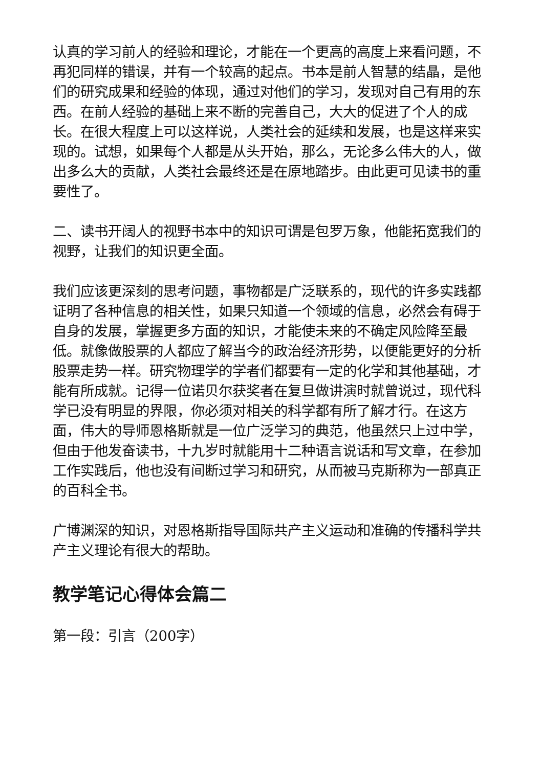认真的学习前人的经验和理论，才能在一个更高的高度上来看问题，不再犯同样的错误，并有一个较高的起点。书本是前人智慧的结晶，是他们的研究成果和经验的体现，通过对他们的学习，发现对自己有用的东西。在前人经验的基础上来不断的完善自己，大大的促进了个人的成长。在很大程度上可以这样说，人类社会的延续和发展，也是这样来实现的。试想，如果每个人都是从头开始，那么，无论多么伟大的人，做出多么大的贡献，人类社会最终还是在原地踏步。由此更可见读书的重要性了。
二、读书开阔人的视野书本中的知识可谓是包罗万象，他能拓宽我们的视野，让我们的知识更全面。
我们应该更深刻的思考问题，事物都是广泛联系的，现代的许多实践都证明了各种信息的相关性，如果只知道一个领域的信息，必然会有碍于自身的发展，掌握更多方面的知识，才能使未来的不确定风险降至最低。就像做股票的人都应了解当今的政治经济形势，以便能更好的分析股票走势一样。研究物理学的学者们都要有一定的化学和其他基础，才能有所成就。记得一位诺贝尔获奖者在复旦做讲演时就曾说过，现代科学已没有明显的界限，你必须对相关的科学都有所了解才行。在这方面，伟大的导师恩格斯就是一位广泛学习的典范，他虽然只上过中学，但由于他发奋读书，十九岁时就能用十二种语言说话和写文章，在参加工作实践后，他也没有间断过学习和研究，从而被马克斯称为一部真正的百科全书。
广博渊深的知识，对恩格斯指导国际共产主义运动和准确的传播科学共产主义理论有很大的帮助。
教学笔记心得体会篇二
第一段：引言（200字）